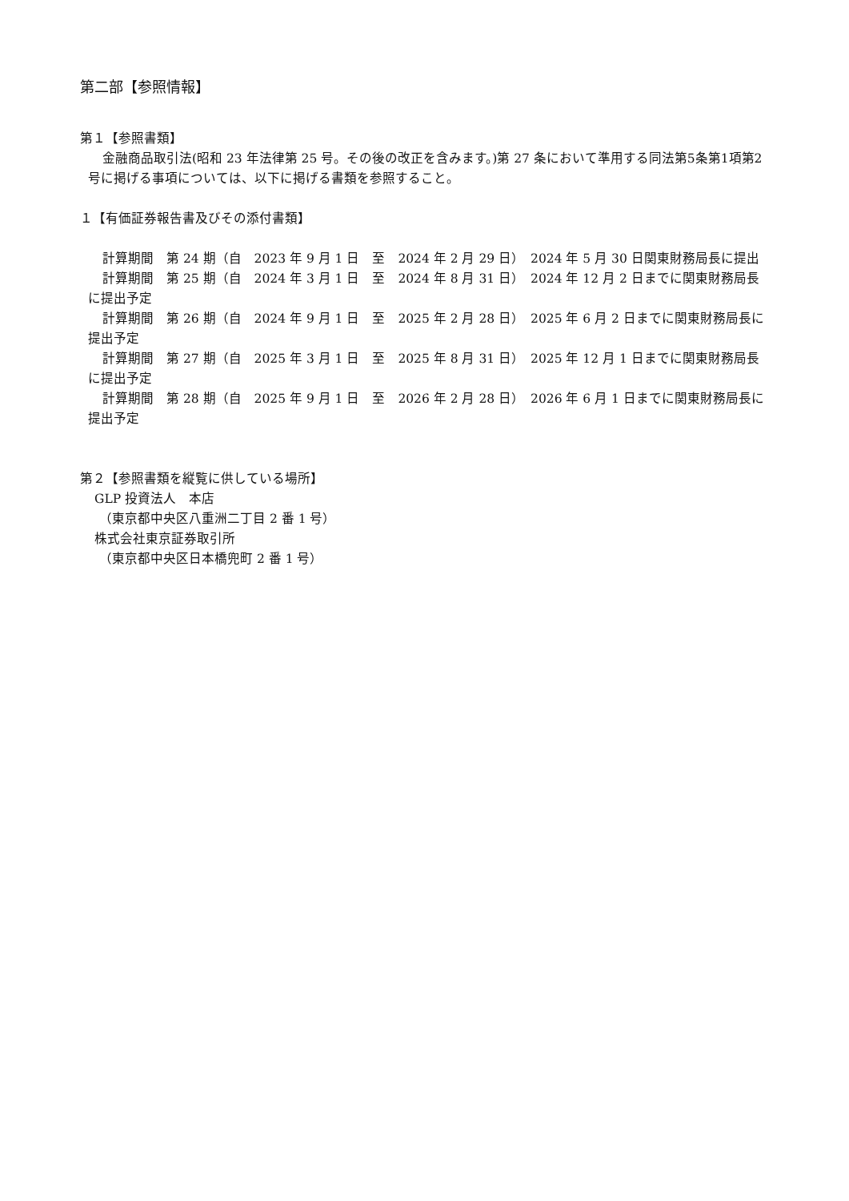第二部【参照情報】
第１【参照書類】
金融商品取引法(昭和 23 年法律第 25 号。その後の改正を含みます。)第 27 条において準用する同法第5条第1項第2号に掲げる事項については、以下に掲げる書類を参照すること。
１【有価証券報告書及びその添付書類】
計算期間　第 24 期（自　2023 年 9 月 1 日　至　2024 年 2 月 29 日）　2024 年 5 月 30 日関東財務局長に提出
計算期間　第 25 期（自　2024 年 3 月 1 日　至　2024 年 8 月 31 日）　2024 年 12 月 2 日までに関東財務局長に提出予定
計算期間　第 26 期（自　2024 年 9 月 1 日　至　2025 年 2 月 28 日）　2025 年 6 月 2 日までに関東財務局長に提出予定
計算期間　第 27 期（自　2025 年 3 月 1 日　至　2025 年 8 月 31 日）　2025 年 12 月 1 日までに関東財務局長に提出予定
計算期間　第 28 期（自　2025 年 9 月 1 日　至　2026 年 2 月 28 日）　2026 年 6 月 1 日までに関東財務局長に提出予定
第２【参照書類を縦覧に供している場所】
GLP 投資法人　本店
（東京都中央区八重洲二丁目 2 番 1 号）
株式会社東京証券取引所
（東京都中央区日本橋兜町 2 番 1 号）